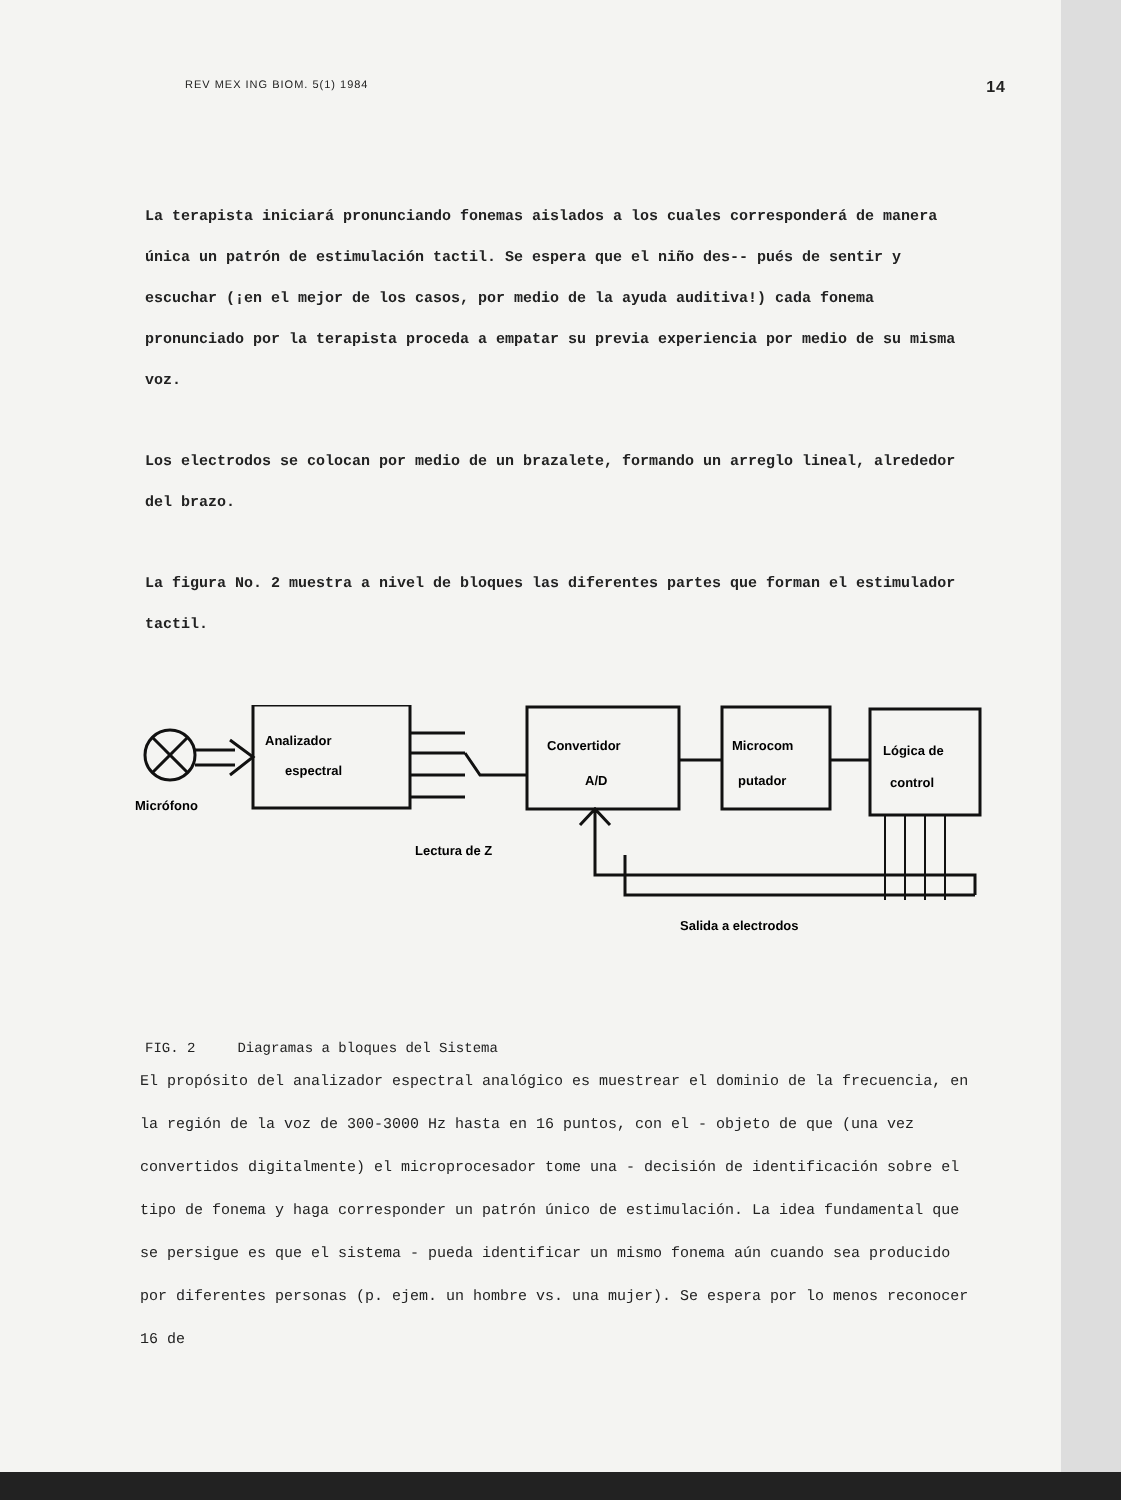REV MEX ING BIOM. 5(1) 1984 14
La terapista iniciará pronunciando fonemas aislados a los cuales corresponderá de manera única un patrón de estimulación tactil. Se espera que el niño des-- pués de sentir y escuchar (¡en el mejor de los casos, por medio de la ayuda auditiva!) cada fonema pronunciado por la terapista proceda a empatar su previa experiencia por medio de su misma voz.
Los electrodos se colocan por medio de un brazalete, formando un arreglo lineal, alrededor del brazo.
La figura No. 2 muestra a nivel de bloques las diferentes partes que forman el estimulador tactil.
Micrófono
Analizador
espectral
Convertidor
A/D
Microcom
putador
Lógica de
control
Lectura de Z
Salida a electrodos
FIG. 2 Diagramas a bloques del Sistema
El propósito del analizador espectral analógico es muestrear el dominio de la frecuencia, en la región de la voz de 300-3000 Hz hasta en 16 puntos, con el - objeto de que (una vez convertidos digitalmente) el microprocesador tome una - decisión de identificación sobre el tipo de fonema y haga corresponder un patrón único de estimulación. La idea fundamental que se persigue es que el sistema - pueda identificar un mismo fonema aún cuando sea producido por diferentes personas (p. ejem. un hombre vs. una mujer). Se espera por lo menos reconocer 16 de